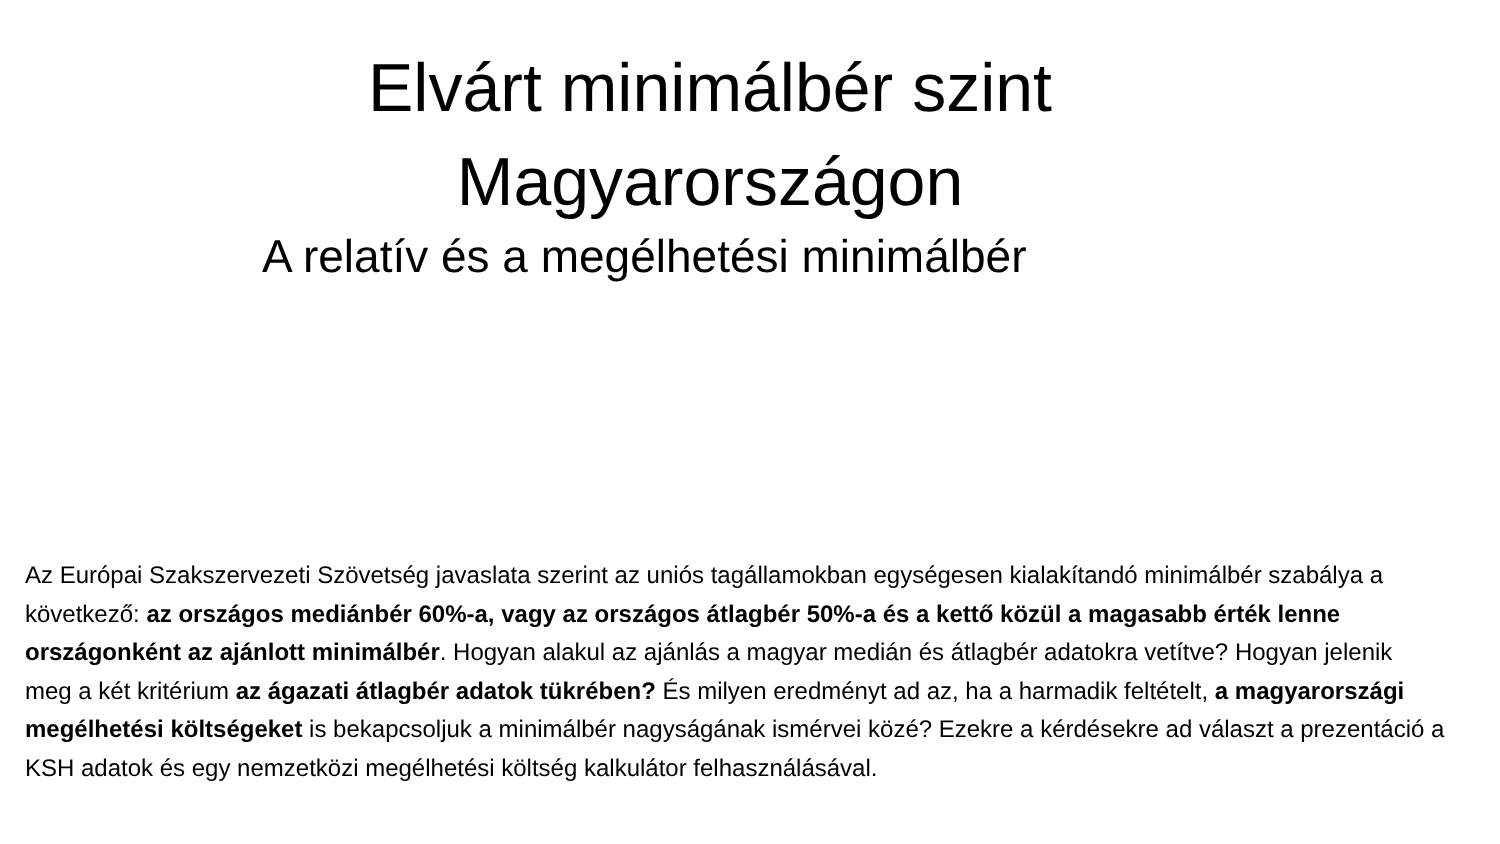Elvárt minimálbér szint
Magyarországon
A relatív és a megélhetési minimálbér
Az Európai Szakszervezeti Szövetség javaslata szerint az uniós tagállamokban egységesen kialakítandó minimálbér szabálya a következő: az országos mediánbér 60%-a, vagy az országos átlagbér 50%-a és a kettő közül a magasabb érték lenne országonként az ajánlott minimálbér. Hogyan alakul az ajánlás a magyar medián és átlagbér adatokra vetítve? Hogyan jelenik meg a két kritérium az ágazati átlagbér adatok tükrében? És milyen eredményt ad az, ha a harmadik feltételt, a magyarországi megélhetési költségeket is bekapcsoljuk a minimálbér nagyságának ismérvei közé? Ezekre a kérdésekre ad választ a prezentáció a KSH adatok és egy nemzetközi megélhetési költség kalkulátor felhasználásával.